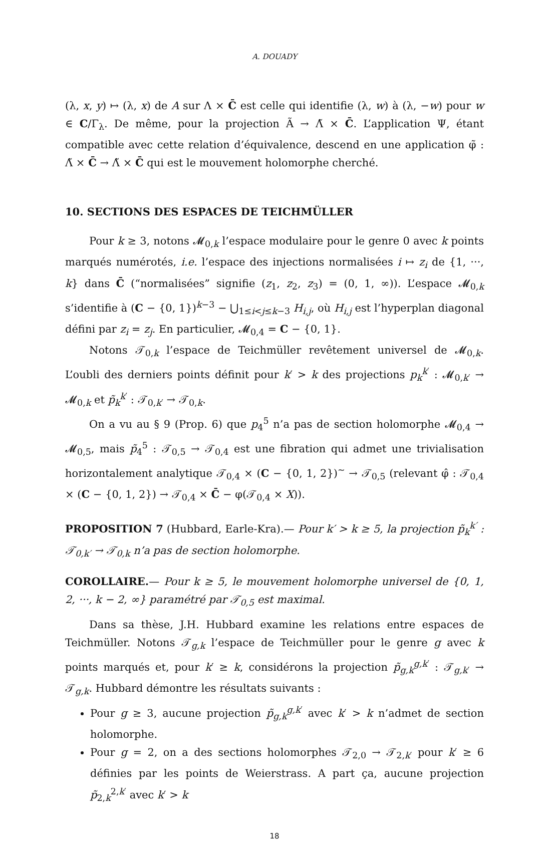A. DOUADY
(λ, x, y) ↦ (λ, x) de A sur Λ × C̄ est celle qui identifie (λ, w) à (λ, −w) pour w ∈ C/Γ<sub>λ</sub>. De même, pour la projection Ã → Λ̃ × C̄. L’application Ψ, étant compatible avec cette relation d’équivalence, descend en une application φ̃ : Λ̃ × C̄ → Λ̃ × C̄ qui est le mouvement holomorphe cherché.
10. SECTIONS DES ESPACES DE TEICHMÜLLER
Pour k ≥ 3, notons 𝓜<sub>0,k</sub> l’espace modulaire pour le genre 0 avec k points marqués numérotés, i.e. l’espace des injections normalisées i ↦ z<sub>i</sub> de {1, ···, k} dans C̄ (“normalisées” signifie (z<sub>1</sub>, z<sub>2</sub>, z<sub>3</sub>) = (0, 1, ∞)). L’espace 𝓜<sub>0,k</sub> s’identifie à (C − {0, 1})<sup>k−3</sup> − ⋃<sub>1≤i<j≤k−3</sub> H<sub>i,j</sub>, où H<sub>i,j</sub> est l’hyperplan diagonal défini par z<sub>i</sub> = z<sub>j</sub>. En particulier, 𝓜<sub>0,4</sub> = C − {0, 1}.
Notons 𝒯<sub>0,k</sub> l’espace de Teichmüller revêtement universel de 𝓜<sub>0,k</sub>. L’oubli des derniers points définit pour k′ > k des projections p<sub>k</sub><sup>k′</sup> : 𝓜<sub>0,k′</sub> → 𝓜<sub>0,k</sub> et p̃<sub>k</sub><sup>k′</sup> : 𝒯<sub>0,k′</sub> → 𝒯<sub>0,k</sub>.
On a vu au § 9 (Prop. 6) que p<sub>4</sub><sup>5</sup> n’a pas de section holomorphe 𝓜<sub>0,4</sub> → 𝓜<sub>0,5</sub>, mais p̃<sub>4</sub><sup>5</sup> : 𝒯<sub>0,5</sub> → 𝒯<sub>0,4</sub> est une fibration qui admet une trivialisation horizontalement analytique 𝒯<sub>0,4</sub> × (C − {0, 1, 2})<sup>~</sup> → 𝒯<sub>0,5</sub> (relevant φ̂ : 𝒯<sub>0,4</sub> × (C − {0, 1, 2}) → 𝒯<sub>0,4</sub> × C̄ − φ(𝒯<sub>0,4</sub> × X)).
PROPOSITION 7 (Hubbard, Earle-Kra).— Pour k′ > k ≥ 5, la projection p̃<sub>k</sub><sup>k′</sup> : 𝒯<sub>0,k′</sub> → 𝒯<sub>0,k</sub> n’a pas de section holomorphe.
COROLLAIRE.— Pour k ≥ 5, le mouvement holomorphe universel de {0, 1, 2, ···, k − 2, ∞} paramétré par 𝒯<sub>0,5</sub> est maximal.
Dans sa thèse, J.H. Hubbard examine les relations entre espaces de Teichmüller. Notons 𝒯<sub>g,k</sub> l’espace de Teichmüller pour le genre g avec k points marqués et, pour k′ ≥ k, considérons la projection p̃<sub>g,k</sub><sup>g,k′</sup> : 𝒯<sub>g,k′</sub> → 𝒯<sub>g,k</sub>. Hubbard démontre les résultats suivants :
Pour g ≥ 3, aucune projection p̃<sub>g,k</sub><sup>g,k′</sup> avec k′ > k n’admet de section holomorphe.
Pour g = 2, on a des sections holomorphes 𝒯<sub>2,0</sub> → 𝒯<sub>2,k′</sub> pour k′ ≥ 6 définies par les points de Weierstrass. A part ça, aucune projection p̃<sub>2,k</sub><sup>2,k′</sup> avec k′ > k
18